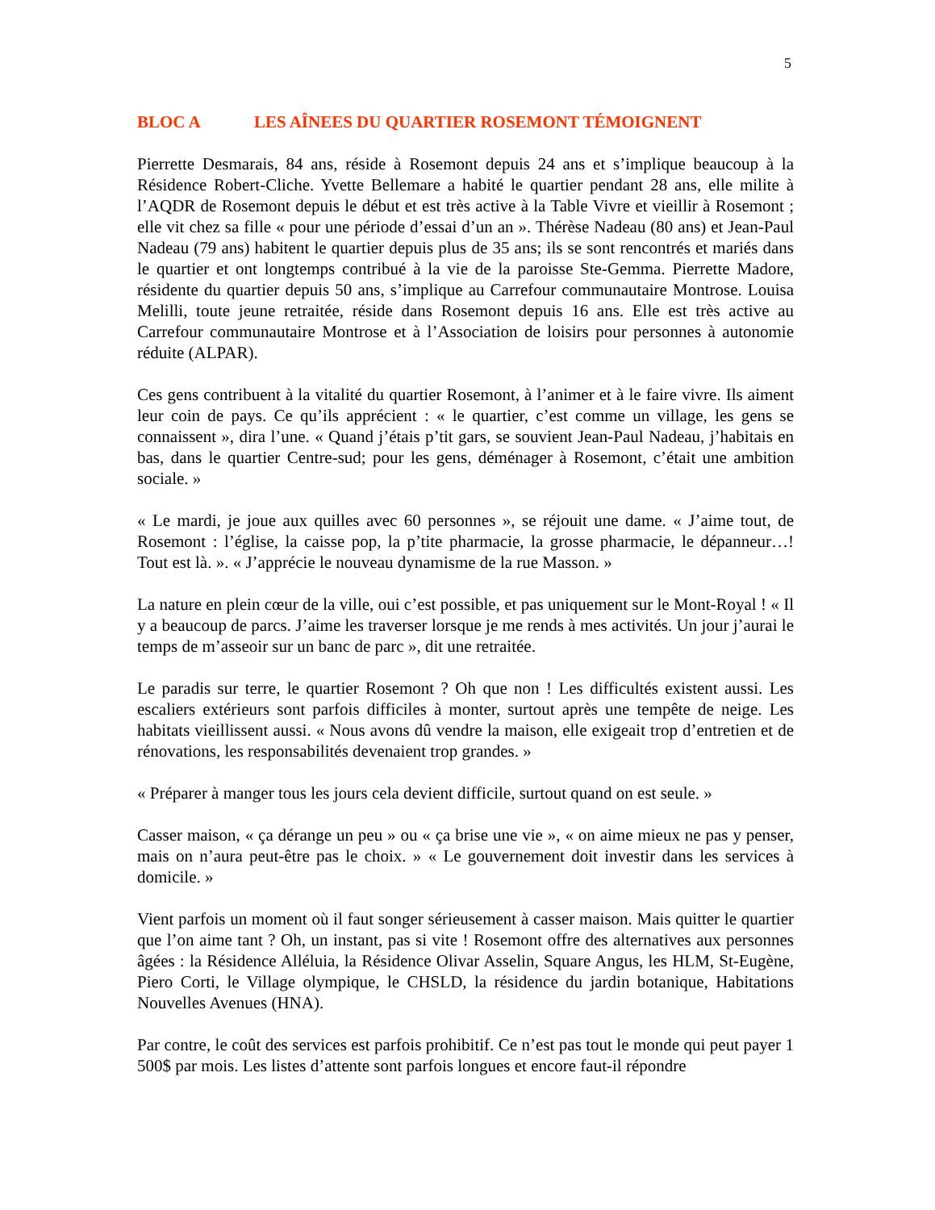5
BLOC A LES AÎNEES DU QUARTIER ROSEMONT TÉMOIGNENT
Pierrette Desmarais, 84 ans, réside à Rosemont depuis 24 ans et s’implique beaucoup à la Résidence Robert-Cliche. Yvette Bellemare a habité le quartier pendant 28 ans, elle milite à l’AQDR de Rosemont depuis le début et est très active à la Table Vivre et vieillir à Rosemont ; elle vit chez sa fille « pour une période d’essai d’un an ». Thérèse Nadeau (80 ans) et Jean-Paul Nadeau (79 ans) habitent le quartier depuis plus de 35 ans; ils se sont rencontrés et mariés dans le quartier et ont longtemps contribué à la vie de la paroisse Ste-Gemma. Pierrette Madore, résidente du quartier depuis 50 ans, s’implique au Carrefour communautaire Montrose. Louisa Melilli, toute jeune retraitée, réside dans Rosemont depuis 16 ans. Elle est très active au Carrefour communautaire Montrose et à l’Association de loisirs pour personnes à autonomie réduite (ALPAR).
Ces gens contribuent à la vitalité du quartier Rosemont, à l’animer et à le faire vivre. Ils aiment leur coin de pays. Ce qu’ils apprécient : « le quartier, c’est comme un village, les gens se connaissent », dira l’une. « Quand j’étais p’tit gars, se souvient Jean-Paul Nadeau, j’habitais en bas, dans le quartier Centre-sud; pour les gens, déménager à Rosemont, c’était une ambition sociale. »
« Le mardi, je joue aux quilles avec 60 personnes », se réjouit une dame. « J’aime tout, de Rosemont : l’église, la caisse pop, la p’tite pharmacie, la grosse pharmacie, le dépanneur…! Tout est là. ». « J’apprécie le nouveau dynamisme de la rue Masson. »
La nature en plein cœur de la ville, oui c’est possible, et pas uniquement sur le Mont-Royal ! « Il y a beaucoup de parcs. J’aime les traverser lorsque je me rends à mes activités. Un jour j’aurai le temps de m’asseoir sur un banc de parc », dit une retraitée.
Le paradis sur terre, le quartier Rosemont ? Oh que non ! Les difficultés existent aussi. Les escaliers extérieurs sont parfois difficiles à monter, surtout après une tempête de neige. Les habitats vieillissent aussi. « Nous avons dû vendre la maison, elle exigeait trop d’entretien et de rénovations, les responsabilités devenaient trop grandes. »
« Préparer à manger tous les jours cela devient difficile, surtout quand on est seule. »
Casser maison, « ça dérange un peu » ou « ça brise une vie », « on aime mieux ne pas y penser, mais on n’aura peut-être pas le choix. » « Le gouvernement doit investir dans les services à domicile. »
Vient parfois un moment où il faut songer sérieusement à casser maison. Mais quitter le quartier que l’on aime tant ? Oh, un instant, pas si vite ! Rosemont offre des alternatives aux personnes âgées : la Résidence Alléluia, la Résidence Olivar Asselin, Square Angus, les HLM, St-Eugène, Piero Corti, le Village olympique, le CHSLD, la résidence du jardin botanique, Habitations Nouvelles Avenues (HNA).
Par contre, le coût des services est parfois prohibitif. Ce n’est pas tout le monde qui peut payer 1 500$ par mois. Les listes d’attente sont parfois longues et encore faut-il répondre